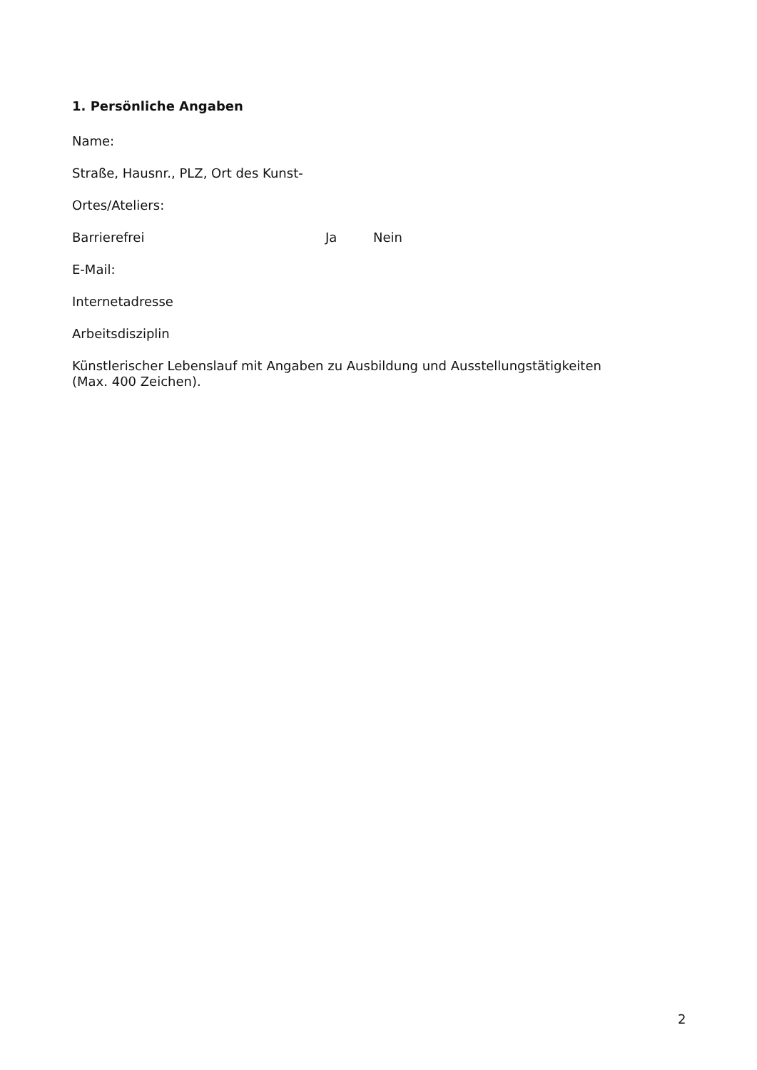1. Persönliche Angaben
Name:
Straße, Hausnr., PLZ, Ort des Kunst-
Ortes/Ateliers:
Barrierefrei Ja Nein
E-Mail:
Internetadresse
Arbeitsdisziplin
Künstlerischer Lebenslauf mit Angaben zu Ausbildung und Ausstellungstätigkeiten
(Max. 400 Zeichen).
2